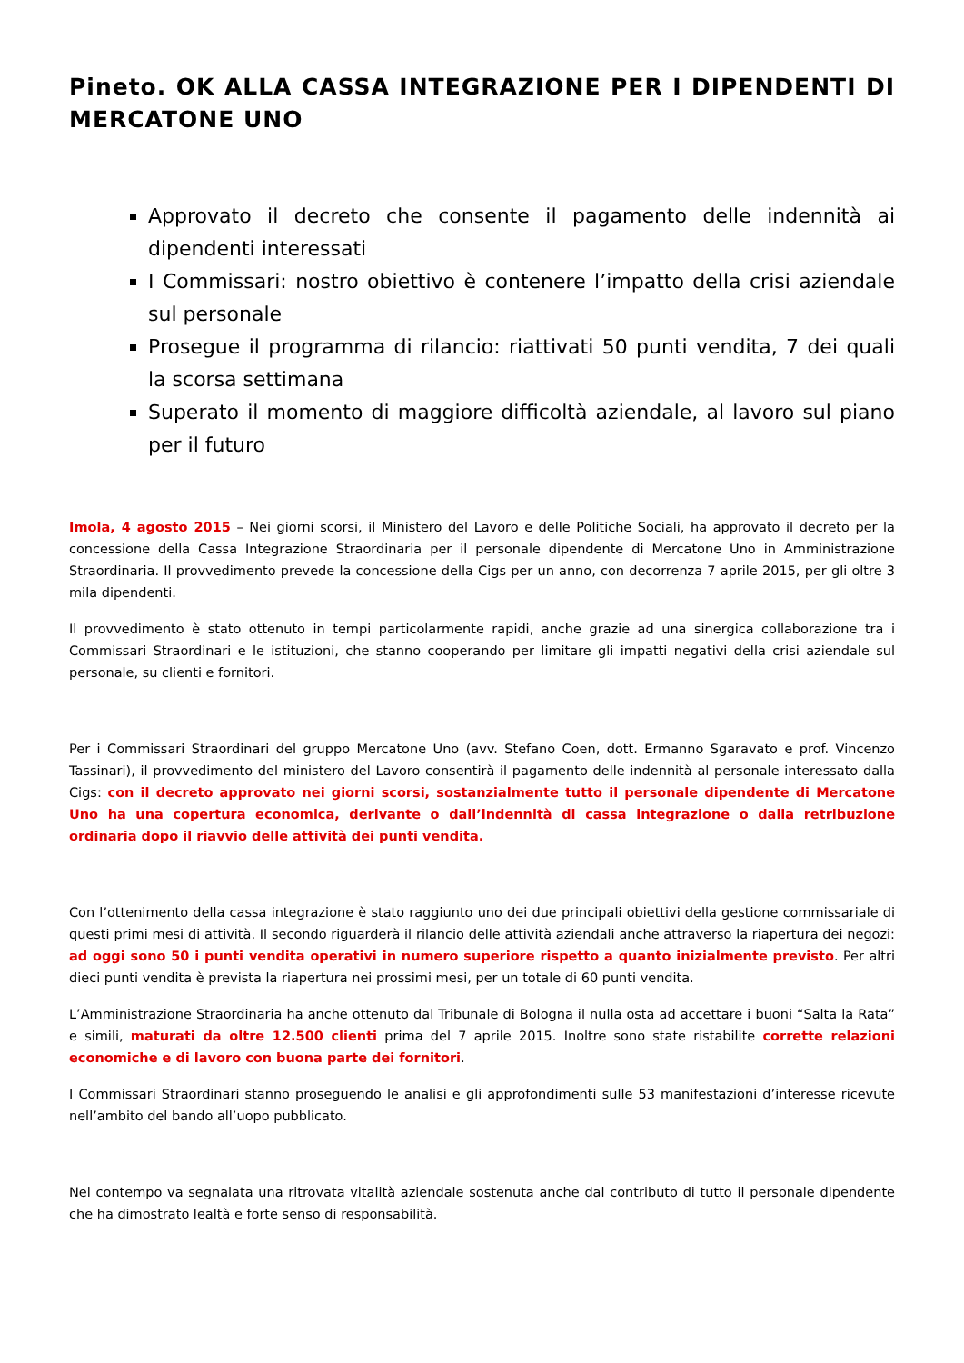Pineto. OK ALLA CASSA INTEGRAZIONE PER I DIPENDENTI DI MERCATONE UNO
Approvato il decreto che consente il pagamento delle indennità ai dipendenti interessati
I Commissari: nostro obiettivo è contenere l’impatto della crisi aziendale sul personale
Prosegue il programma di rilancio: riattivati 50 punti vendita, 7 dei quali la scorsa settimana
Superato il momento di maggiore difficoltà aziendale, al lavoro sul piano per il futuro
Imola, 4 agosto 2015 – Nei giorni scorsi, il Ministero del Lavoro e delle Politiche Sociali, ha approvato il decreto per la concessione della Cassa Integrazione Straordinaria per il personale dipendente di Mercatone Uno in Amministrazione Straordinaria. Il provvedimento prevede la concessione della Cigs per un anno, con decorrenza 7 aprile 2015, per gli oltre 3 mila dipendenti.
Il provvedimento è stato ottenuto in tempi particolarmente rapidi, anche grazie ad una sinergica collaborazione tra i Commissari Straordinari e le istituzioni, che stanno cooperando per limitare gli impatti negativi della crisi aziendale sul personale, su clienti e fornitori.
Per i Commissari Straordinari del gruppo Mercatone Uno (avv. Stefano Coen, dott. Ermanno Sgaravato e prof. Vincenzo Tassinari), il provvedimento del ministero del Lavoro consentirà il pagamento delle indennità al personale interessato dalla Cigs: con il decreto approvato nei giorni scorsi, sostanzialmente tutto il personale dipendente di Mercatone Uno ha una copertura economica, derivante o dall’indennità di cassa integrazione o dalla retribuzione ordinaria dopo il riavvio delle attività dei punti vendita.
Con l’ottenimento della cassa integrazione è stato raggiunto uno dei due principali obiettivi della gestione commissariale di questi primi mesi di attività. Il secondo riguarderà il rilancio delle attività aziendali anche attraverso la riapertura dei negozi: ad oggi sono 50 i punti vendita operativi in numero superiore rispetto a quanto inizialmente previsto. Per altri dieci punti vendita è prevista la riapertura nei prossimi mesi, per un totale di 60 punti vendita.
L’Amministrazione Straordinaria ha anche ottenuto dal Tribunale di Bologna il nulla osta ad accettare i buoni “Salta la Rata” e simili, maturati da oltre 12.500 clienti prima del 7 aprile 2015. Inoltre sono state ristabilite corrette relazioni economiche e di lavoro con buona parte dei fornitori.
I Commissari Straordinari stanno proseguendo le analisi e gli approfondimenti sulle 53 manifestazioni d’interesse ricevute nell’ambito del bando all’uopo pubblicato.
Nel contempo va segnalata una ritrovata vitalità aziendale sostenuta anche dal contributo di tutto il personale dipendente che ha dimostrato lealtà e forte senso di responsabilità.